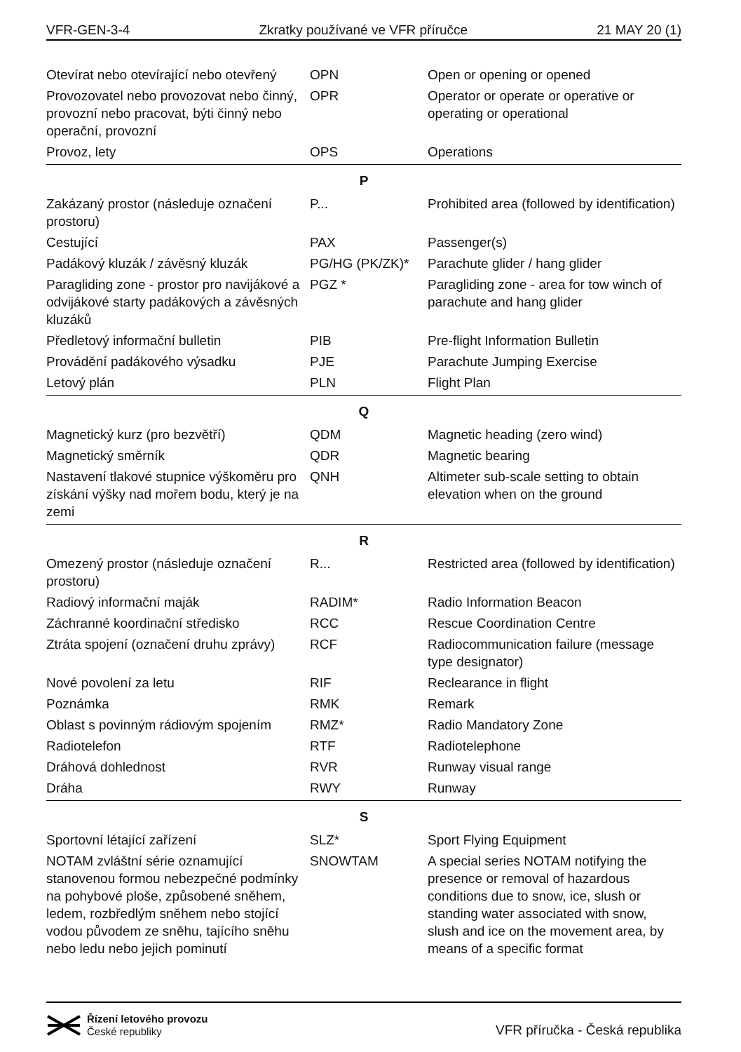VFR-GEN-3-4 Zkratky používané ve VFR příručce 21 MAY 20 (1)
| Otevírat nebo otevírající nebo otevřený | OPN | Open or opening or opened |
| Provozovatel nebo provozovat nebo činný, provozní nebo pracovat, býti činný nebo operační, provozní | OPR | Operator or operate or operative or operating or operational |
| Provoz, lety | OPS | Operations |
| P | | |
| Zakázaný prostor (následuje označení prostoru) | P... | Prohibited area (followed by identification) |
| Cestující | PAX | Passenger(s) |
| Padákový kluzák / závěsný kluzák | PG/HG (PK/ZK)* | Parachute glider / hang glider |
| Paragliding zone - prostor pro navijákové a odvijákové starty padákových a závěsných kluzáků | PGZ * | Paragliding zone - area for tow winch of parachute and hang glider |
| Předletový informační bulletin | PIB | Pre-flight Information Bulletin |
| Provádění padákového výsadku | PJE | Parachute Jumping Exercise |
| Letový plán | PLN | Flight Plan |
| Q | | |
| Magnetický kurz (pro bezvětří) | QDM | Magnetic heading (zero wind) |
| Magnetický směrník | QDR | Magnetic bearing |
| Nastavení tlakové stupnice výškoměru pro získání výšky nad mořem bodu, který je na zemi | QNH | Altimeter sub-scale setting to obtain elevation when on the ground |
| R | | |
| Omezený prostor (následuje označení prostoru) | R... | Restricted area (followed by identification) |
| Radiový informační maják | RADIM* | Radio Information Beacon |
| Záchranné koordinační středisko | RCC | Rescue Coordination Centre |
| Ztráta spojení (označení druhu zprávy) | RCF | Radiocommunication failure (message type designator) |
| Nové povolení za letu | RIF | Reclearance in flight |
| Poznámka | RMK | Remark |
| Oblast s povinným rádiovým spojením | RMZ* | Radio Mandatory Zone |
| Radiotelefon | RTF | Radiotelephone |
| Dráhová dohlednost | RVR | Runway visual range |
| Dráha | RWY | Runway |
| S | | |
| Sportovní létající zařízení | SLZ* | Sport Flying Equipment |
| NOTAM zvláštní série oznamující stanovenou formou nebezpečné podmínky na pohybové ploše, způsobené sněhem, ledem, rozbředlým sněhem nebo stojící vodou původem ze sněhu, tajícího sněhu nebo ledu nebo jejich pominutí | SNOWTAM | A special series NOTAM notifying the presence or removal of hazardous conditions due to snow, ice, slush or standing water associated with snow, slush and ice on the movement area, by means of a specific format |
Řízení letového provozu
České republiky
VFR příručka - Česká republika